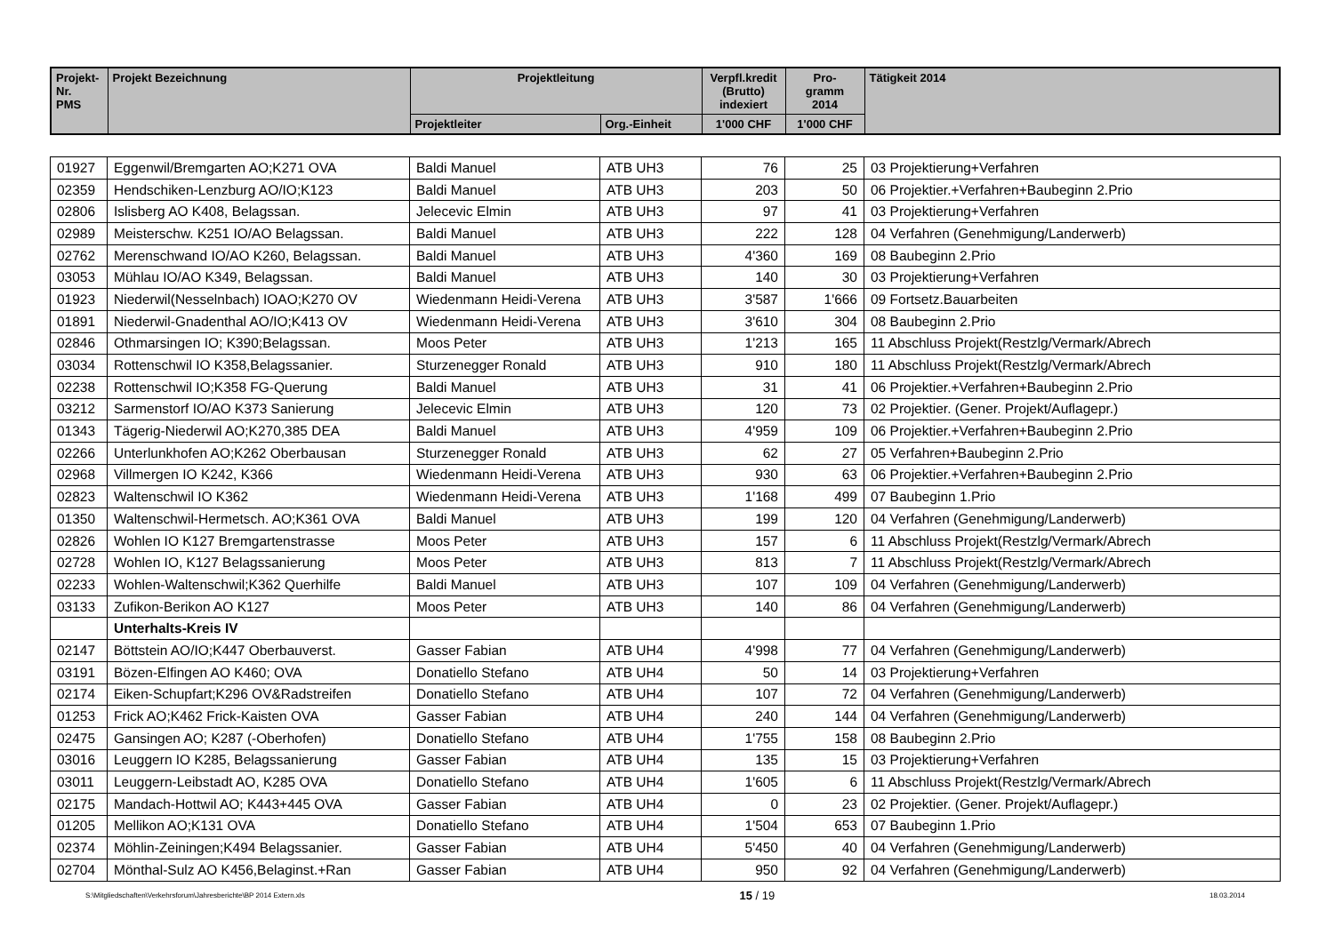| Projekt- Nr. PMS | Projekt Bezeichnung | Projektleitung | | Verpfl.kredit (Brutto) indexiert | Pro- gramm 2014 | Tätigkeit 2014 |
| --- | --- | --- | --- | --- | --- | --- |
| | | Projektleiter | Org.-Einheit | 1'000 CHF | 1'000 CHF | |
| 01927 | Eggenwil/Bremgarten AO;K271 OVA | Baldi Manuel | ATB UH3 | 76 | 25 | 03 Projektierung+Verfahren |
| 02359 | Hendschiken-Lenzburg AO/IO;K123 | Baldi Manuel | ATB UH3 | 203 | 50 | 06 Projektier.+Verfahren+Baubeginn 2.Prio |
| 02806 | Islisberg AO K408, Belagssan. | Jelecevic Elmin | ATB UH3 | 97 | 41 | 03 Projektierung+Verfahren |
| 02989 | Meisterschw. K251 IO/AO Belagssan. | Baldi Manuel | ATB UH3 | 222 | 128 | 04 Verfahren (Genehmigung/Landerwerb) |
| 02762 | Merenschwand IO/AO K260, Belagssan. | Baldi Manuel | ATB UH3 | 4'360 | 169 | 08 Baubeginn 2.Prio |
| 03053 | Mühlau IO/AO K349, Belagssan. | Baldi Manuel | ATB UH3 | 140 | 30 | 03 Projektierung+Verfahren |
| 01923 | Niederwil(Nesselnbach) IOAO;K270 OV | Wiedenmann Heidi-Verena | ATB UH3 | 3'587 | 1'666 | 09 Fortsetz.Bauarbeiten |
| 01891 | Niederwil-Gnadenthal AO/IO;K413 OV | Wiedenmann Heidi-Verena | ATB UH3 | 3'610 | 304 | 08 Baubeginn 2.Prio |
| 02846 | Othmarsingen IO; K390;Belagssan. | Moos Peter | ATB UH3 | 1'213 | 165 | 11 Abschluss Projekt(Restzlg/Vermark/Abrech |
| 03034 | Rottenschwil IO K358,Belagssanier. | Sturzenegger Ronald | ATB UH3 | 910 | 180 | 11 Abschluss Projekt(Restzlg/Vermark/Abrech |
| 02238 | Rottenschwil IO;K358 FG-Querung | Baldi Manuel | ATB UH3 | 31 | 41 | 06 Projektier.+Verfahren+Baubeginn 2.Prio |
| 03212 | Sarmenstorf IO/AO K373 Sanierung | Jelecevic Elmin | ATB UH3 | 120 | 73 | 02 Projektier. (Gener. Projekt/Auflagepr.) |
| 01343 | Tägerig-Niederwil AO;K270,385 DEA | Baldi Manuel | ATB UH3 | 4'959 | 109 | 06 Projektier.+Verfahren+Baubeginn 2.Prio |
| 02266 | Unterlunkhofen AO;K262 Oberbausan | Sturzenegger Ronald | ATB UH3 | 62 | 27 | 05 Verfahren+Baubeginn 2.Prio |
| 02968 | Villmergen IO K242, K366 | Wiedenmann Heidi-Verena | ATB UH3 | 930 | 63 | 06 Projektier.+Verfahren+Baubeginn 2.Prio |
| 02823 | Waltenschwil IO K362 | Wiedenmann Heidi-Verena | ATB UH3 | 1'168 | 499 | 07 Baubeginn 1.Prio |
| 01350 | Waltenschwil-Hermetsch. AO;K361 OVA | Baldi Manuel | ATB UH3 | 199 | 120 | 04 Verfahren (Genehmigung/Landerwerb) |
| 02826 | Wohlen IO K127 Bremgartenstrasse | Moos Peter | ATB UH3 | 157 | 6 | 11 Abschluss Projekt(Restzlg/Vermark/Abrech |
| 02728 | Wohlen IO, K127 Belagssanierung | Moos Peter | ATB UH3 | 813 | 7 | 11 Abschluss Projekt(Restzlg/Vermark/Abrech |
| 02233 | Wohlen-Waltenschwil;K362 Querhilfe | Baldi Manuel | ATB UH3 | 107 | 109 | 04 Verfahren (Genehmigung/Landerwerb) |
| 03133 | Zufikon-Berikon AO K127 | Moos Peter | ATB UH3 | 140 | 86 | 04 Verfahren (Genehmigung/Landerwerb) |
| | Unterhalts-Kreis IV | | | | | |
| 02147 | Böttstein AO/IO;K447 Oberbauverst. | Gasser Fabian | ATB UH4 | 4'998 | 77 | 04 Verfahren (Genehmigung/Landerwerb) |
| 03191 | Bözen-Elfingen AO K460; OVA | Donatiello Stefano | ATB UH4 | 50 | 14 | 03 Projektierung+Verfahren |
| 02174 | Eiken-Schupfart;K296 OV&Radstreifen | Donatiello Stefano | ATB UH4 | 107 | 72 | 04 Verfahren (Genehmigung/Landerwerb) |
| 01253 | Frick AO;K462 Frick-Kaisten OVA | Gasser Fabian | ATB UH4 | 240 | 144 | 04 Verfahren (Genehmigung/Landerwerb) |
| 02475 | Gansingen AO; K287 (-Oberhofen) | Donatiello Stefano | ATB UH4 | 1'755 | 158 | 08 Baubeginn 2.Prio |
| 03016 | Leuggern IO K285, Belagssanierung | Gasser Fabian | ATB UH4 | 135 | 15 | 03 Projektierung+Verfahren |
| 03011 | Leuggern-Leibstadt AO, K285 OVA | Donatiello Stefano | ATB UH4 | 1'605 | 6 | 11 Abschluss Projekt(Restzlg/Vermark/Abrech |
| 02175 | Mandach-Hottwil AO; K443+445 OVA | Gasser Fabian | ATB UH4 | 0 | 23 | 02 Projektier. (Gener. Projekt/Auflagepr.) |
| 01205 | Mellikon AO;K131 OVA | Donatiello Stefano | ATB UH4 | 1'504 | 653 | 07 Baubeginn 1.Prio |
| 02374 | Möhlin-Zeiningen;K494 Belagssanier. | Gasser Fabian | ATB UH4 | 5'450 | 40 | 04 Verfahren (Genehmigung/Landerwerb) |
| 02704 | Mönthal-Sulz AO K456,Belaginst.+Ran | Gasser Fabian | ATB UH4 | 950 | 92 | 04 Verfahren (Genehmigung/Landerwerb) |
S:\Mitgliedschaften\Verkehrsforum\Jahresberichte\BP 2014 Extern.xls 15 / 19 18.03.2014